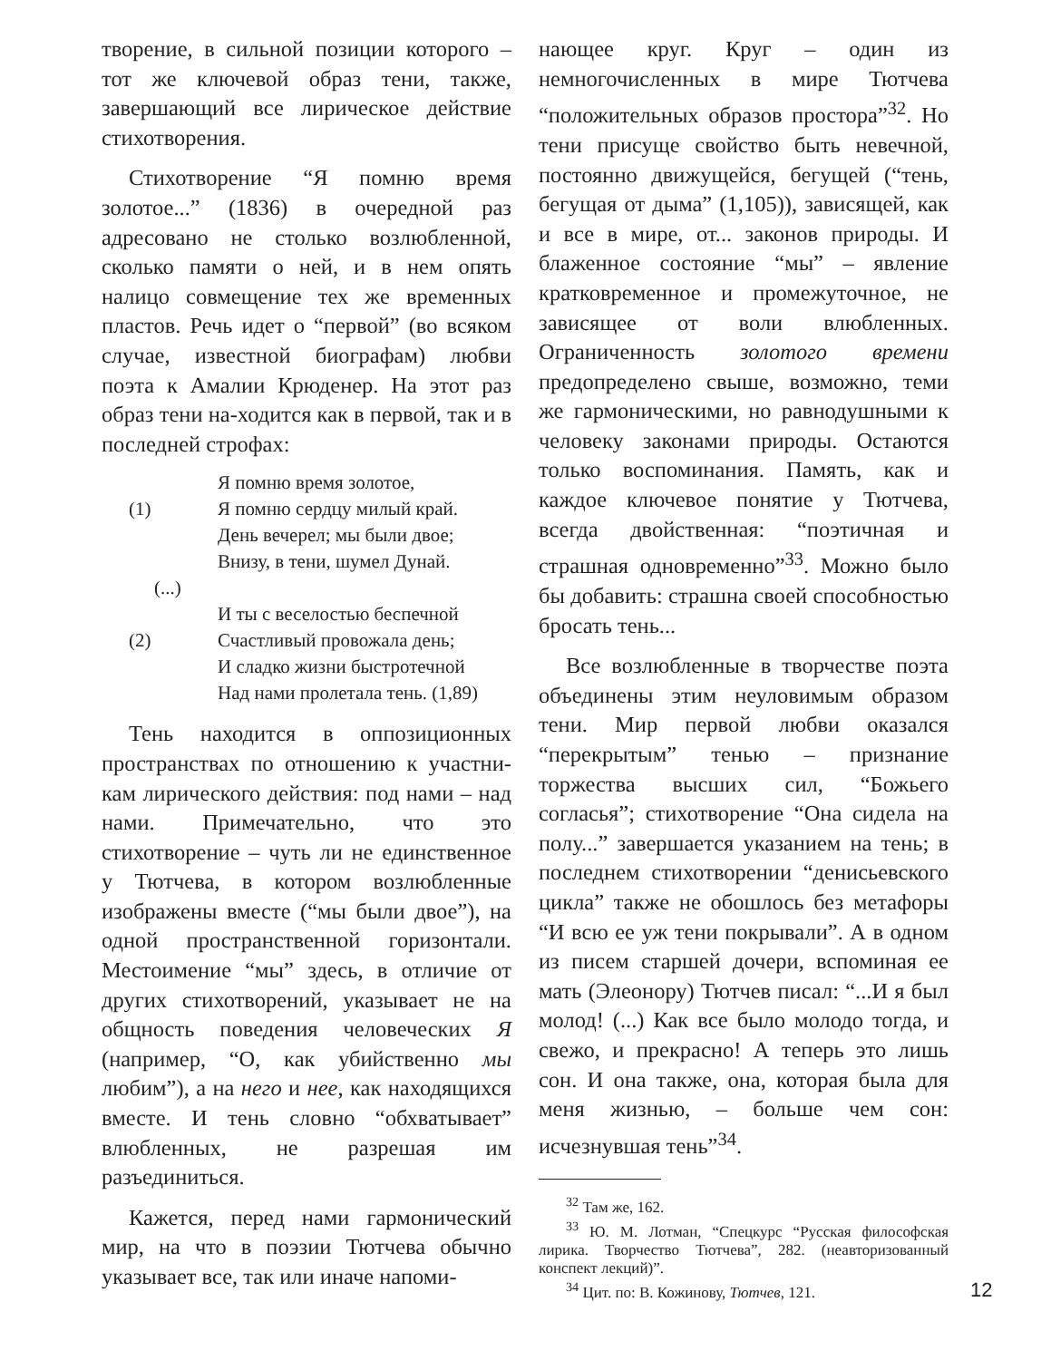творение, в сильной позиции которого – тот же ключевой образ тени, также, завершающий все лирическое действие стихотворения.
Стихотворение “Я помню время золотое...” (1836) в очередной раз адресовано не столько возлюбленной, сколько памяти о ней, и в нем опять налицо совмещение тех же временных пластов. Речь идет о “первой” (во всяком случае, известной биографам) любви поэта к Амалии Крюденер. На этот раз образ тени на-ходится как в первой, так и в последней строфах:
Я помню время золотое,
(1) Я помню сердцу милый край.
День вечерел; мы были двое;
Внизу, в тени, шумел Дунай.
(...)
И ты с веселостью беспечной
(2) Счастливый провожала день;
И сладко жизни быстротечной
Над нами пролетала тень. (1,89)
Тень находится в оппозиционных пространствах по отношению к участни-кам лирического действия: под нами – над нами. Примечательно, что это стихотворение – чуть ли не единственное у Тютчева, в котором возлюбленные изображены вместе (“мы были двое”), на одной пространственной горизонтали. Местоимение “мы” здесь, в отличие от других стихотворений, указывает не на общность поведения человеческих Я (например, “О, как убийственно мы любим”), а на него и нее, как находящихся вместе. И тень словно “обхватывает” влюбленных, не разрешая им разъединиться.
Кажется, перед нами гармонический мир, на что в поэзии Тютчева обычно указывает все, так или иначе напоми-
нающее круг. Круг – один из немногочисленных в мире Тютчева “положительных образов простора”<sup>32</sup>. Но тени присуще свойство быть невечной, постоянно движущейся, бегущей (“тень, бегущая от дыма” (1,105)), зависящей, как и все в мире, от... законов природы. И блаженное состояние “мы” – явление кратковременное и промежуточное, не зависящее от воли влюбленных. Ограниченность золотого времени предопределено свыше, возможно, теми же гармоническими, но равнодушными к человеку законами природы. Остаются только воспоминания. Память, как и каждое ключевое понятие у Тютчева, всегда двойственная: “поэтичная и страшная одновременно”<sup>33</sup>. Можно было бы добавить: страшна своей способностью бросать тень...
Все возлюбленные в творчестве поэта объединены этим неуловимым образом тени. Мир первой любви оказался “перекрытым” тенью – признание торжества высших сил, “Божьего согласья”; стихотворение “Она сидела на полу...” завершается указанием на тень; в последнем стихотворении “денисьевского цикла” также не обошлось без метафоры “И всю ее уж тени покрывали”. А в одном из писем старшей дочери, вспоминая ее мать (Элеонору) Тютчев писал: “...И я был молод! (...) Как все было молодо тогда, и свежо, и прекрасно! А теперь это лишь сон. И она также, она, которая была для меня жизнью, – больше чем сон: исчезнувшая тень”<sup>34</sup>.
<sup>32</sup> Там же, 162.
<sup>33</sup> Ю. М. Лотман, “Спецкурс “Русская философская лирика. Творчество Тютчева”, 282. (неавторизованный конспект лекций)”.
<sup>34</sup> Цит. по: В. Кожинову, Тютчев, 121.
12